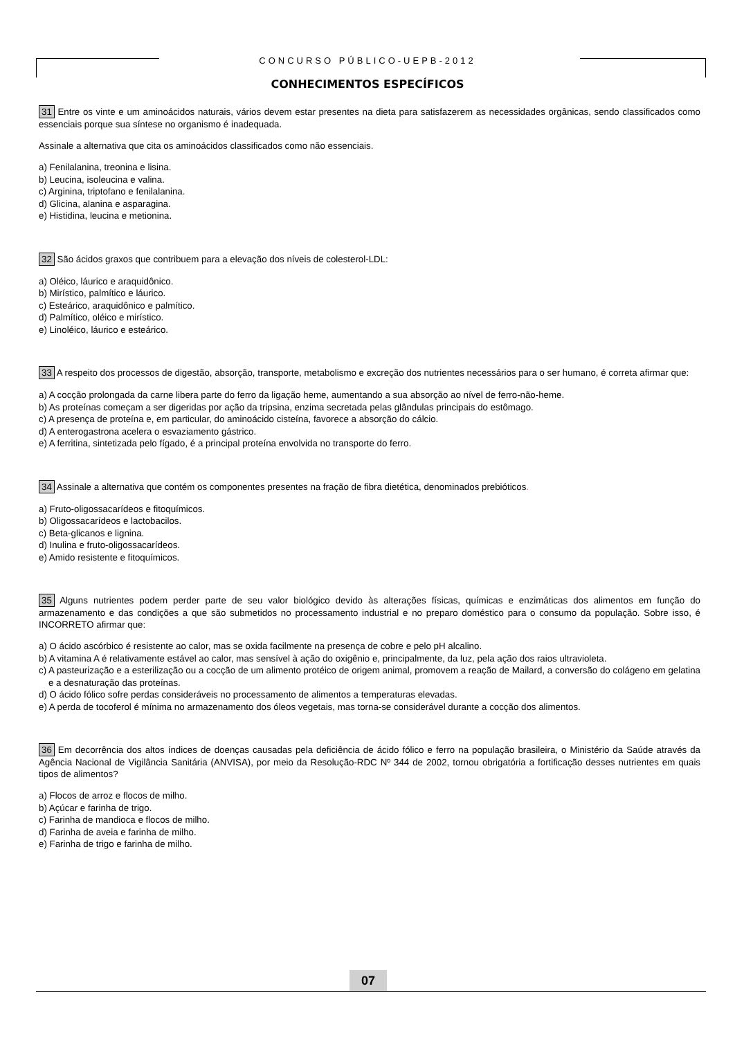CONCURSO PÚBLICO-UEPB-2012
CONHECIMENTOS ESPECÍFICOS
31 Entre os vinte e um aminoácidos naturais, vários devem estar presentes na dieta para satisfazerem as necessidades orgânicas, sendo classificados como essenciais porque sua síntese no organismo é inadequada.
Assinale a alternativa que cita os aminoácidos classificados como não essenciais.
a) Fenilalanina, treonina e lisina.
b) Leucina, isoleucina e valina.
c) Arginina, triptofano e fenilalanina.
d) Glicina, alanina e asparagina.
e) Histidina, leucina e metionina.
32 São ácidos graxos que contribuem para a elevação dos níveis de colesterol-LDL:
a) Oléico, láurico e araquidônico.
b) Mirístico, palmítico e láurico.
c) Esteárico, araquidônico e palmítico.
d) Palmítico, oléico e mirístico.
e) Linoléico, láurico e esteárico.
33 A respeito dos processos de digestão, absorção, transporte, metabolismo e excreção dos nutrientes necessários para o ser humano, é correta afirmar que:
a) A cocção prolongada da carne libera parte do ferro da ligação heme, aumentando a sua absorção ao nível de ferro-não-heme.
b) As proteínas começam a ser digeridas por ação da tripsina, enzima secretada pelas glândulas principais do estômago.
c) A presença de proteína e, em particular, do aminoácido cisteína, favorece a absorção do cálcio.
d) A enterogastrona acelera o esvaziamento gástrico.
e) A ferritina, sintetizada pelo fígado, é a principal proteína envolvida no transporte do ferro.
34 Assinale a alternativa que contém os componentes presentes na fração de fibra dietética, denominados prebióticos.
a) Fruto-oligossacarídeos e fitoquímicos.
b) Oligossacarídeos e lactobacilos.
c) Beta-glicanos e lignina.
d) Inulina e fruto-oligossacarídeos.
e) Amido resistente e fitoquímicos.
35 Alguns nutrientes podem perder parte de seu valor biológico devido às alterações físicas, químicas e enzimáticas dos alimentos em função do armazenamento e das condições a que são submetidos no processamento industrial e no preparo doméstico para o consumo da população. Sobre isso, é INCORRETO afirmar que:
a) O ácido ascórbico é resistente ao calor, mas se oxida facilmente na presença de cobre e pelo pH alcalino.
b) A vitamina A é relativamente estável ao calor, mas sensível à ação do oxigênio e, principalmente, da luz, pela ação dos raios ultravioleta.
c) A pasteurização e a esterilização ou a cocção de um alimento protéico de origem animal, promovem a reação de Mailard, a conversão do colágeno em gelatina e a desnaturação das proteínas.
d) O ácido fólico sofre perdas consideráveis no processamento de alimentos a temperaturas elevadas.
e) A perda de tocoferol é mínima no armazenamento dos óleos vegetais, mas torna-se considerável durante a cocção dos alimentos.
36 Em decorrência dos altos índices de doenças causadas pela deficiência de ácido fólico e ferro na população brasileira, o Ministério da Saúde através da Agência Nacional de Vigilância Sanitária (ANVISA), por meio da Resolução-RDC Nº 344 de 2002, tornou obrigatória a fortificação desses nutrientes em quais tipos de alimentos?
a) Flocos de arroz e flocos de milho.
b) Açúcar e farinha de trigo.
c) Farinha de mandioca e flocos de milho.
d) Farinha de aveia e farinha de milho.
e) Farinha de trigo e farinha de milho.
07